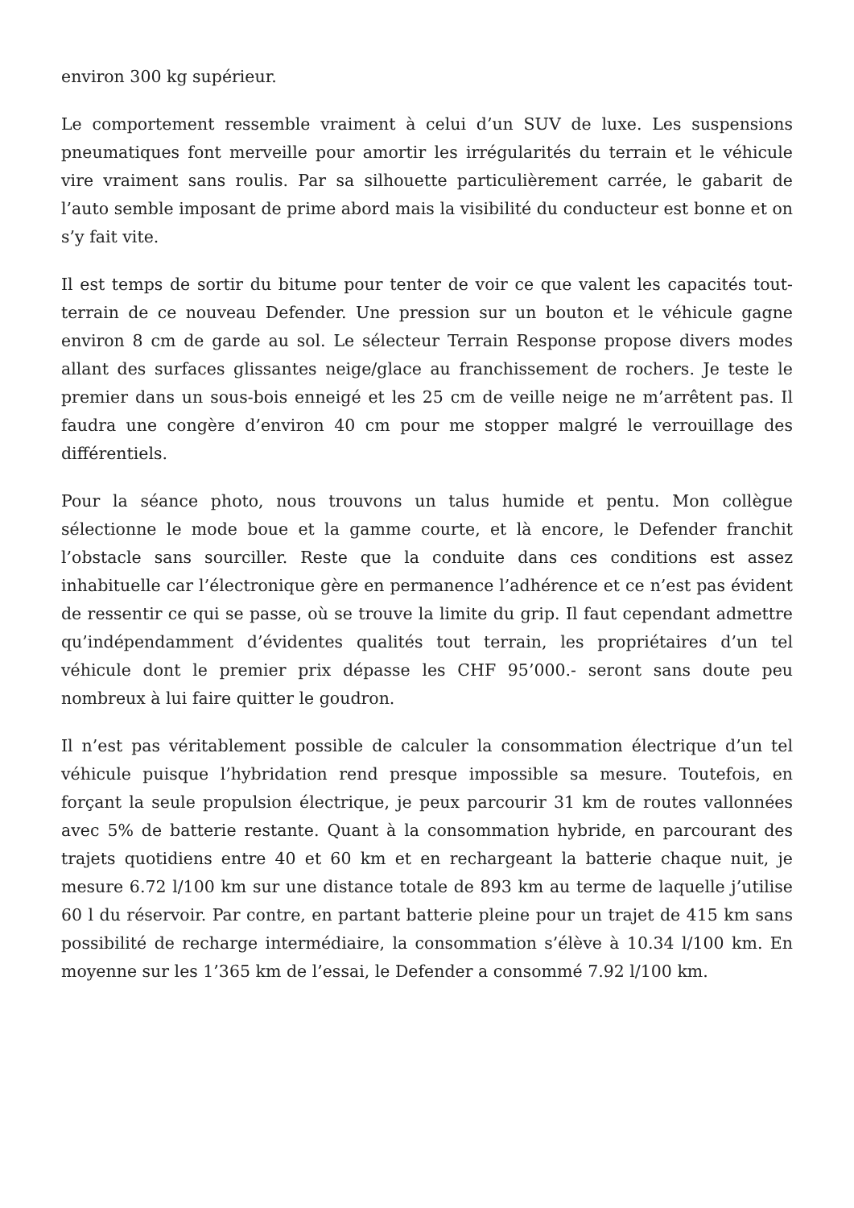environ 300 kg supérieur.
Le comportement ressemble vraiment à celui d’un SUV de luxe. Les suspensions pneumatiques font merveille pour amortir les irrégularités du terrain et le véhicule vire vraiment sans roulis. Par sa silhouette particulièrement carrée, le gabarit de l’auto semble imposant de prime abord mais la visibilité du conducteur est bonne et on s’y fait vite.
Il est temps de sortir du bitume pour tenter de voir ce que valent les capacités tout-terrain de ce nouveau Defender. Une pression sur un bouton et le véhicule gagne environ 8 cm de garde au sol. Le sélecteur Terrain Response propose divers modes allant des surfaces glissantes neige/glace au franchissement de rochers. Je teste le premier dans un sous-bois enneigé et les 25 cm de veille neige ne m’arrêtent pas. Il faudra une congère d’environ 40 cm pour me stopper malgré le verrouillage des différentiels.
Pour la séance photo, nous trouvons un talus humide et pentu. Mon collègue sélectionne le mode boue et la gamme courte, et là encore, le Defender franchit l’obstacle sans sourciller. Reste que la conduite dans ces conditions est assez inhabituelle car l’électronique gère en permanence l’adhérence et ce n’est pas évident de ressentir ce qui se passe, où se trouve la limite du grip. Il faut cependant admettre qu’indépendamment d’évidentes qualités tout terrain, les propriétaires d’un tel véhicule dont le premier prix dépasse les CHF 95’000.- seront sans doute peu nombreux à lui faire quitter le goudron.
Il n’est pas véritablement possible de calculer la consommation électrique d’un tel véhicule puisque l’hybridation rend presque impossible sa mesure. Toutefois, en forçant la seule propulsion électrique, je peux parcourir 31 km de routes vallonnées avec 5% de batterie restante. Quant à la consommation hybride, en parcourant des trajets quotidiens entre 40 et 60 km et en rechargeant la batterie chaque nuit, je mesure 6.72 l/100 km sur une distance totale de 893 km au terme de laquelle j’utilise 60 l du réservoir. Par contre, en partant batterie pleine pour un trajet de 415 km sans possibilité de recharge intermédiaire, la consommation s’élève à 10.34 l/100 km. En moyenne sur les 1’365 km de l’essai, le Defender a consommé 7.92 l/100 km.